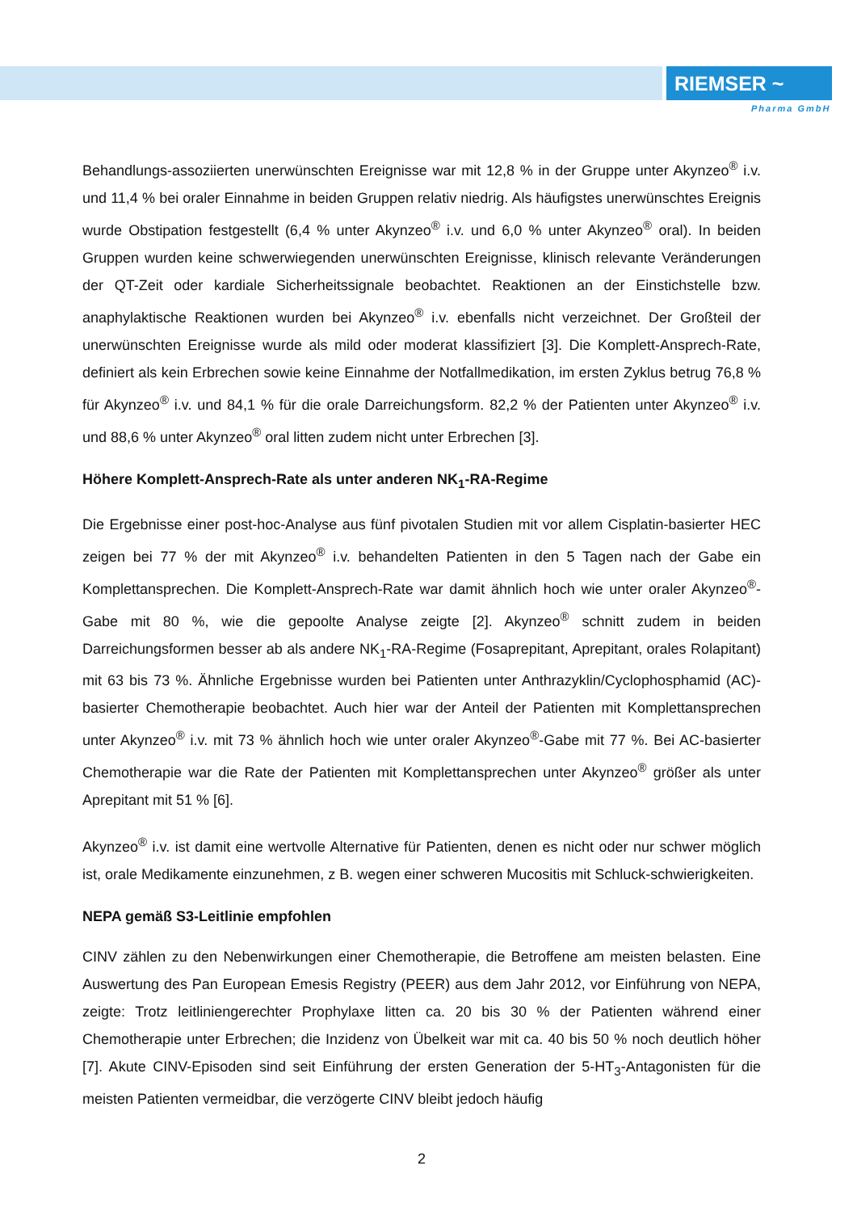RIEMSER ~
Pharma GmbH
Behandlungs-assoziierten unerwünschten Ereignisse war mit 12,8 % in der Gruppe unter Akynzeo<sup>®</sup> i.v. und 11,4 % bei oraler Einnahme in beiden Gruppen relativ niedrig. Als häufigstes unerwünschtes Ereignis wurde Obstipation festgestellt (6,4 % unter Akynzeo<sup>®</sup> i.v. und 6,0 % unter Akynzeo<sup>®</sup> oral). In beiden Gruppen wurden keine schwerwiegenden unerwünschten Ereignisse, klinisch relevante Veränderungen der QT-Zeit oder kardiale Sicherheitssignale beobachtet. Reaktionen an der Einstichstelle bzw. anaphylaktische Reaktionen wurden bei Akynzeo<sup>®</sup> i.v. ebenfalls nicht verzeichnet. Der Großteil der unerwünschten Ereignisse wurde als mild oder moderat klassifiziert [3]. Die Komplett-Ansprech-Rate, definiert als kein Erbrechen sowie keine Einnahme der Notfallmedikation, im ersten Zyklus betrug 76,8 % für Akynzeo<sup>®</sup> i.v. und 84,1 % für die orale Darreichungsform. 82,2 % der Patienten unter Akynzeo<sup>®</sup> i.v. und 88,6 % unter Akynzeo<sup>®</sup> oral litten zudem nicht unter Erbrechen [3].
Höhere Komplett-Ansprech-Rate als unter anderen NK<sub>1</sub>-RA-Regime
Die Ergebnisse einer post-hoc-Analyse aus fünf pivotalen Studien mit vor allem Cisplatin-basierter HEC zeigen bei 77 % der mit Akynzeo<sup>®</sup> i.v. behandelten Patienten in den 5 Tagen nach der Gabe ein Komplettansprechen. Die Komplett-Ansprech-Rate war damit ähnlich hoch wie unter oraler Akynzeo<sup>®</sup>-Gabe mit 80 %, wie die gepoolte Analyse zeigte [2]. Akynzeo<sup>®</sup> schnitt zudem in beiden Darreichungsformen besser ab als andere NK<sub>1</sub>-RA-Regime (Fosaprepitant, Aprepitant, orales Rolapitant) mit 63 bis 73 %. Ähnliche Ergebnisse wurden bei Patienten unter Anthrazyklin/Cyclophosphamid (AC)-basierter Chemotherapie beobachtet. Auch hier war der Anteil der Patienten mit Komplettansprechen unter Akynzeo<sup>®</sup> i.v. mit 73 % ähnlich hoch wie unter oraler Akynzeo<sup>®</sup>-Gabe mit 77 %. Bei AC-basierter Chemotherapie war die Rate der Patienten mit Komplettansprechen unter Akynzeo<sup>®</sup> größer als unter Aprepitant mit 51 % [6].
Akynzeo<sup>®</sup> i.v. ist damit eine wertvolle Alternative für Patienten, denen es nicht oder nur schwer möglich ist, orale Medikamente einzunehmen, z B. wegen einer schweren Mucositis mit Schluck-schwierigkeiten.
NEPA gemäß S3-Leitlinie empfohlen
CINV zählen zu den Nebenwirkungen einer Chemotherapie, die Betroffene am meisten belasten. Eine Auswertung des Pan European Emesis Registry (PEER) aus dem Jahr 2012, vor Einführung von NEPA, zeigte: Trotz leitliniengerechter Prophylaxe litten ca. 20 bis 30 % der Patienten während einer Chemotherapie unter Erbrechen; die Inzidenz von Übelkeit war mit ca. 40 bis 50 % noch deutlich höher [7]. Akute CINV-Episoden sind seit Einführung der ersten Generation der 5-HT<sub>3</sub>-Antagonisten für die meisten Patienten vermeidbar, die verzögerte CINV bleibt jedoch häufig
2